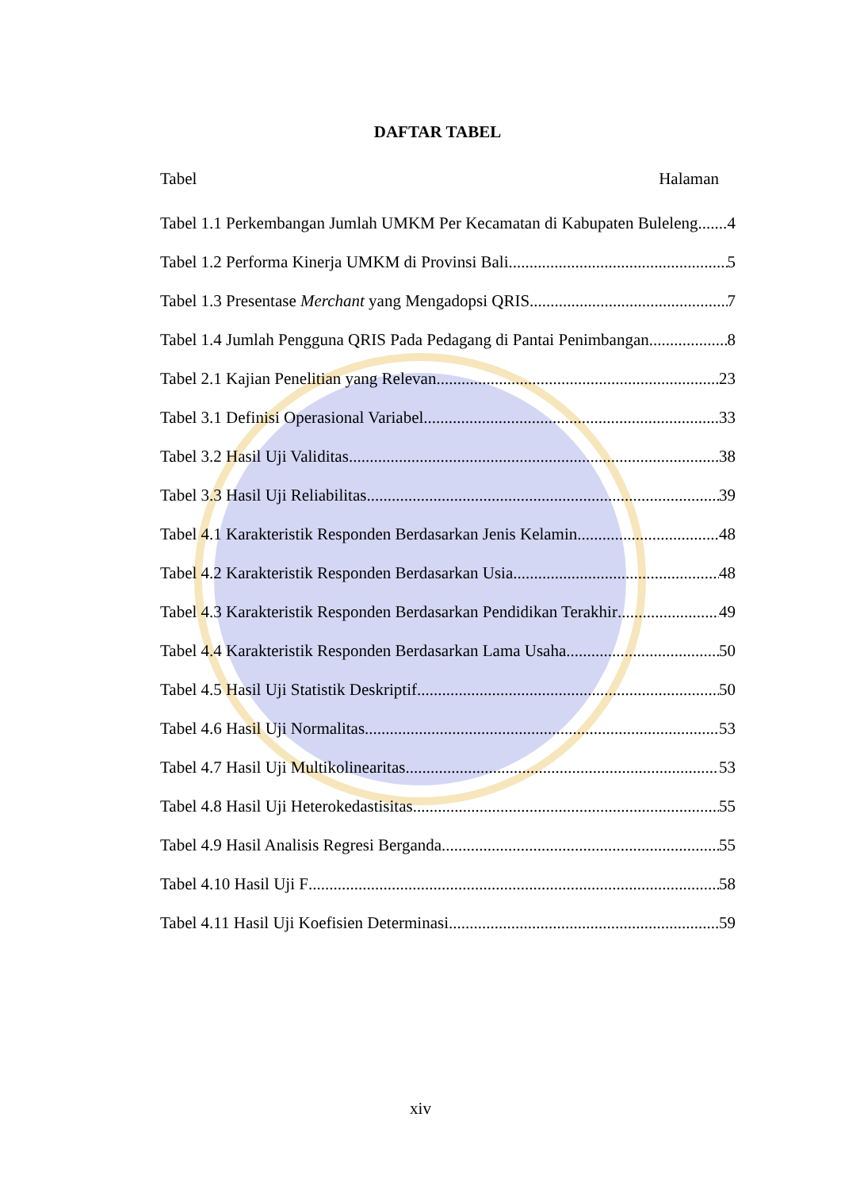DAFTAR TABEL
Tabel Halaman
Tabel 1.1 Perkembangan Jumlah UMKM Per Kecamatan di Kabupaten Buleleng 4
Tabel 1.2 Performa Kinerja UMKM di Provinsi Bali 5
Tabel 1.3 Presentase Merchant yang Mengadopsi QRIS 7
Tabel 1.4 Jumlah Pengguna QRIS Pada Pedagang di Pantai Penimbangan 8
Tabel 2.1 Kajian Penelitian yang Relevan 23
Tabel 3.1 Definisi Operasional Variabel 33
Tabel 3.2 Hasil Uji Validitas 38
Tabel 3.3 Hasil Uji Reliabilitas 39
Tabel 4.1 Karakteristik Responden Berdasarkan Jenis Kelamin 48
Tabel 4.2 Karakteristik Responden Berdasarkan Usia 48
Tabel 4.3 Karakteristik Responden Berdasarkan Pendidikan Terakhir 49
Tabel 4.4 Karakteristik Responden Berdasarkan Lama Usaha 50
Tabel 4.5 Hasil Uji Statistik Deskriptif 50
Tabel 4.6 Hasil Uji Normalitas 53
Tabel 4.7 Hasil Uji Multikolinearitas 53
Tabel 4.8 Hasil Uji Heterokedastisitas 55
Tabel 4.9 Hasil Analisis Regresi Berganda 55
Tabel 4.10 Hasil Uji F 58
Tabel 4.11 Hasil Uji Koefisien Determinasi 59
xiv